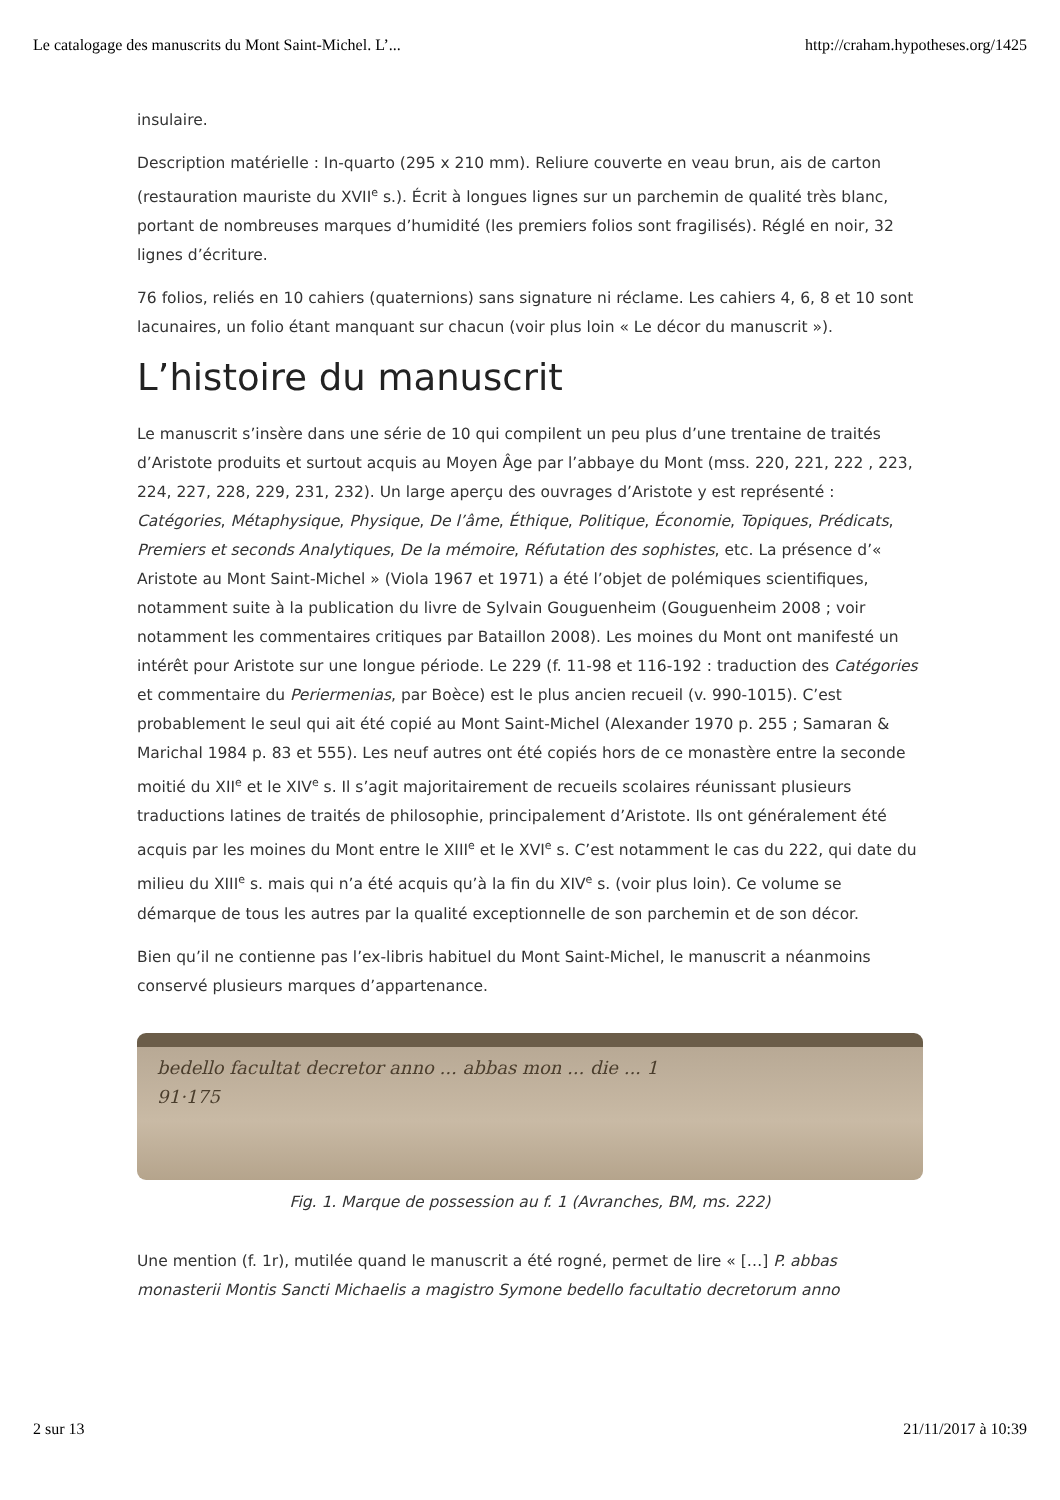Le catalogage des manuscrits du Mont Saint-Michel. L’... http://craham.hypotheses.org/1425
insulaire.
Description matérielle : In-quarto (295 x 210 mm). Reliure couverte en veau brun, ais de carton (restauration mauriste du XVII<sup>e</sup> s.). Écrit à longues lignes sur un parchemin de qualité très blanc, portant de nombreuses marques d’humidité (les premiers folios sont fragilisés). Réglé en noir, 32 lignes d’écriture.
76 folios, reliés en 10 cahiers (quaternions) sans signature ni réclame. Les cahiers 4, 6, 8 et 10 sont lacunaires, un folio étant manquant sur chacun (voir plus loin « Le décor du manuscrit »).
L’histoire du manuscrit
Le manuscrit s’insère dans une série de 10 qui compilent un peu plus d’une trentaine de traités d’Aristote produits et surtout acquis au Moyen Âge par l’abbaye du Mont (mss. 220, 221, 222 , 223, 224, 227, 228, 229, 231, 232). Un large aperçu des ouvrages d’Aristote y est représenté : Catégories, Métaphysique, Physique, De l’âme, Éthique, Politique, Économie, Topiques, Prédicats, Premiers et seconds Analytiques, De la mémoire, Réfutation des sophistes, etc. La présence d’« Aristote au Mont Saint-Michel » (Viola 1967 et 1971) a été l’objet de polémiques scientifiques, notamment suite à la publication du livre de Sylvain Gouguenheim (Gouguenheim 2008 ; voir notamment les commentaires critiques par Bataillon 2008). Les moines du Mont ont manifesté un intérêt pour Aristote sur une longue période. Le 229 (f. 11-98 et 116-192 : traduction des Catégories et commentaire du Periermenias, par Boèce) est le plus ancien recueil (v. 990-1015). C’est probablement le seul qui ait été copié au Mont Saint-Michel (Alexander 1970 p. 255 ; Samaran & Marichal 1984 p. 83 et 555). Les neuf autres ont été copiés hors de ce monastère entre la seconde moitié du XII<sup>e</sup> et le XIV<sup>e</sup> s. Il s’agit majoritairement de recueils scolaires réunissant plusieurs traductions latines de traités de philosophie, principalement d’Aristote. Ils ont généralement été acquis par les moines du Mont entre le XIII<sup>e</sup> et le XVI<sup>e</sup> s. C’est notamment le cas du 222, qui date du milieu du XIII<sup>e</sup> s. mais qui n’a été acquis qu’à la fin du XIV<sup>e</sup> s. (voir plus loin). Ce volume se démarque de tous les autres par la qualité exceptionnelle de son parchemin et de son décor.
Bien qu’il ne contienne pas l’ex-libris habituel du Mont Saint-Michel, le manuscrit a néanmoins conservé plusieurs marques d’appartenance.
bedello facultat decretor anno ... abbas mon ... die ... 1
91·175
Fig. 1. Marque de possession au f. 1 (Avranches, BM, ms. 222)
Une mention (f. 1r), mutilée quand le manuscrit a été rogné, permet de lire « […] P. abbas monasterii Montis Sancti Michaelis a magistro Symone bedello facultatio decretorum anno
2 sur 13 21/11/2017 à 10:39